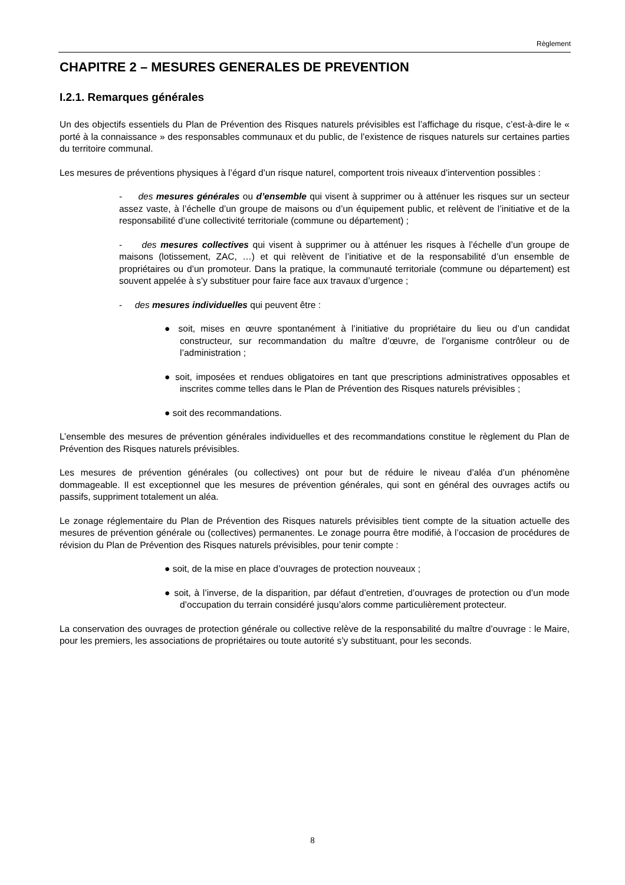Règlement
CHAPITRE 2 – MESURES GENERALES DE PREVENTION
I.2.1. Remarques générales
Un des objectifs essentiels du Plan de Prévention des Risques naturels prévisibles est l’affichage du risque, c’est-à-dire le « porté à la connaissance » des responsables communaux et du public, de l’existence de risques naturels sur certaines parties du territoire communal.
Les mesures de préventions physiques à l’égard d’un risque naturel, comportent trois niveaux d’intervention possibles :
- des mesures générales ou d’ensemble qui visent à supprimer ou à atténuer les risques sur un secteur assez vaste, à l’échelle d’un groupe de maisons ou d’un équipement public, et relèvent de l’initiative et de la responsabilité d’une collectivité territoriale (commune ou département) ;
- des mesures collectives qui visent à supprimer ou à atténuer les risques à l’échelle d’un groupe de maisons (lotissement, ZAC, …) et qui relèvent de l’initiative et de la responsabilité d’un ensemble de propriétaires ou d’un promoteur. Dans la pratique, la communauté territoriale (commune ou département) est souvent appelée à s’y substituer pour faire face aux travaux d’urgence ;
- des mesures individuelles qui peuvent être :
● soit, mises en œuvre spontanément à l’initiative du propriétaire du lieu ou d’un candidat constructeur, sur recommandation du maître d’œuvre, de l’organisme contrôleur ou de l’administration ;
● soit, imposées et rendues obligatoires en tant que prescriptions administratives opposables et inscrites comme telles dans le Plan de Prévention des Risques naturels prévisibles ;
● soit des recommandations.
L’ensemble des mesures de prévention générales individuelles et des recommandations constitue le règlement du Plan de Prévention des Risques naturels prévisibles.
Les mesures de prévention générales (ou collectives) ont pour but de réduire le niveau d’aléa d’un phénomène dommageable. Il est exceptionnel que les mesures de prévention générales, qui sont en général des ouvrages actifs ou passifs, suppriment totalement un aléa.
Le zonage réglementaire du Plan de Prévention des Risques naturels prévisibles tient compte de la situation actuelle des mesures de prévention générale ou (collectives) permanentes. Le zonage pourra être modifié, à l’occasion de procédures de révision du Plan de Prévention des Risques naturels prévisibles, pour tenir compte :
● soit, de la mise en place d’ouvrages de protection nouveaux ;
● soit, à l’inverse, de la disparition, par défaut d’entretien, d’ouvrages de protection ou d’un mode d’occupation du terrain considéré jusqu’alors comme particulièrement protecteur.
La conservation des ouvrages de protection générale ou collective relève de la responsabilité du maître d’ouvrage : le Maire, pour les premiers, les associations de propriétaires ou toute autorité s’y substituant, pour les seconds.
8